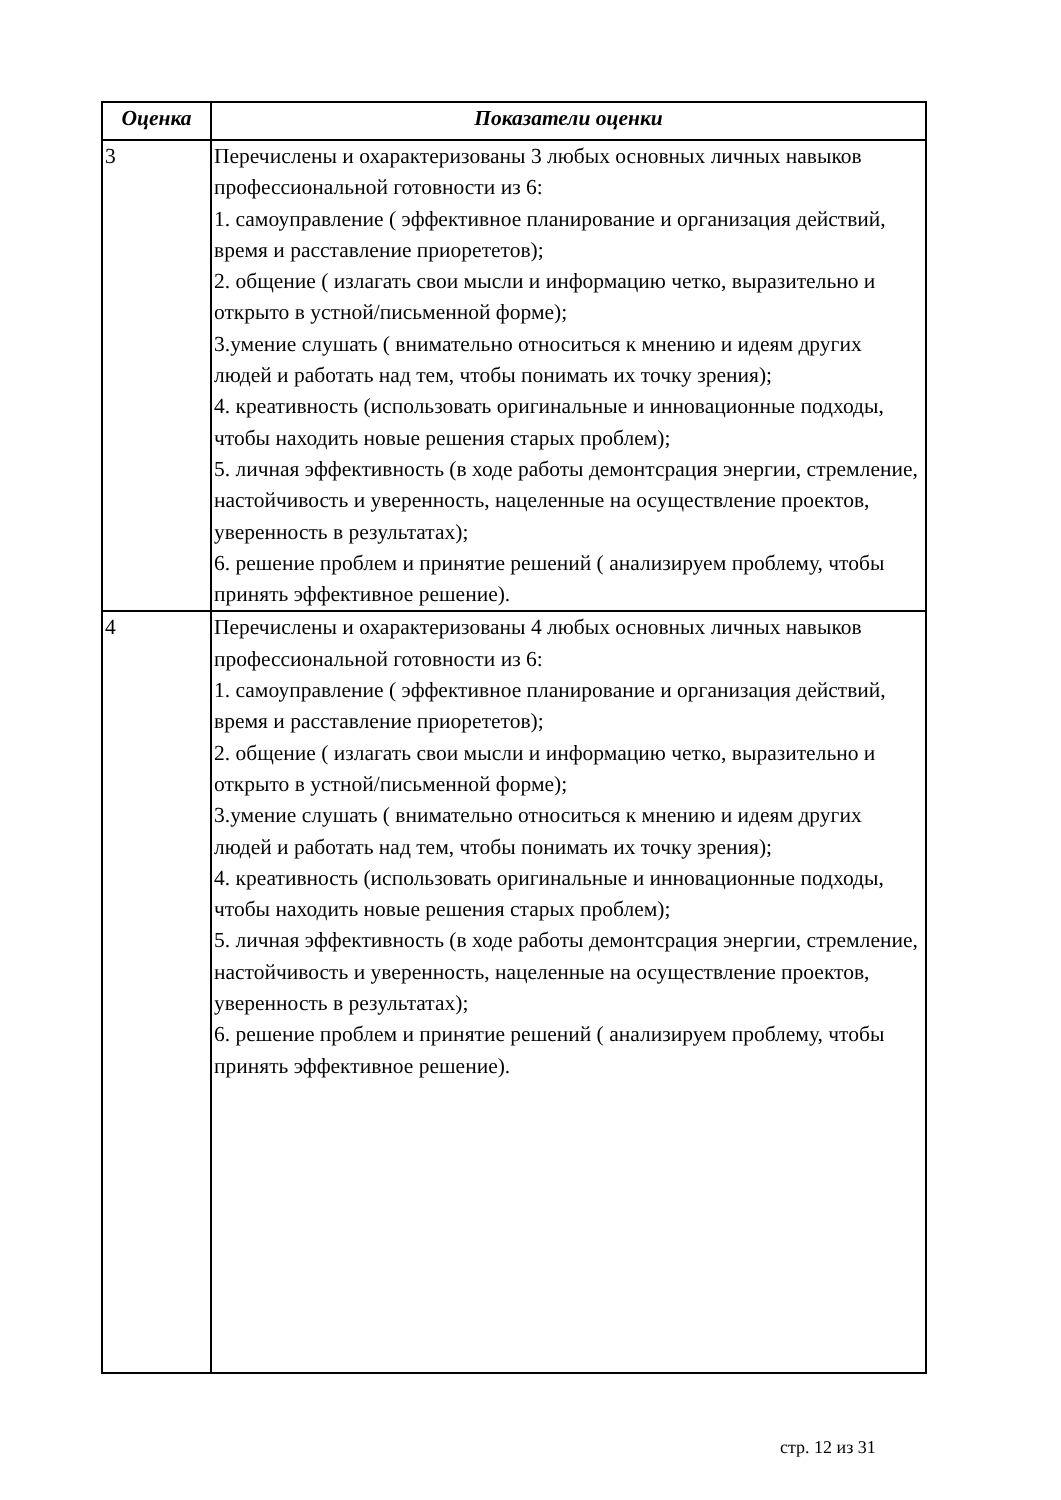| Оценка | Показатели оценки |
| --- | --- |
| 3 | Перечислены и охарактеризованы 3 любых основных личных навыков профессиональной готовности из 6: 1. самоуправление ( эффективное планирование и организация действий, время и расставление приорететов); 2. общение ( излагать свои мысли и информацию четко, выразительно и открыто в устной/письменной форме); 3.умение слушать ( внимательно относиться к мнению и идеям других людей и работать над тем, чтобы понимать их точку зрения); 4. креативность (использовать оригинальные и инновационные подходы, чтобы находить новые решения старых проблем); 5. личная эффективность (в ходе работы демонтсрация энергии, стремление, настойчивость и уверенность, нацеленные на осуществление проектов, уверенность в результатах); 6. решение проблем и принятие решений ( анализируем проблему, чтобы принять эффективное решение). |
| 4 | Перечислены и охарактеризованы 4 любых основных личных навыков профессиональной готовности из 6: 1. самоуправление ( эффективное планирование и организация действий, время и расставление приорететов); 2. общение ( излагать свои мысли и информацию четко, выразительно и открыто в устной/письменной форме); 3.умение слушать ( внимательно относиться к мнению и идеям других людей и работать над тем, чтобы понимать их точку зрения); 4. креативность (использовать оригинальные и инновационные подходы, чтобы находить новые решения старых проблем); 5. личная эффективность (в ходе работы демонтсрация энергии, стремление, настойчивость и уверенность, нацеленные на осуществление проектов, уверенность в результатах); 6. решение проблем и принятие решений ( анализируем проблему, чтобы принять эффективное решение). |
стр. 12 из 31